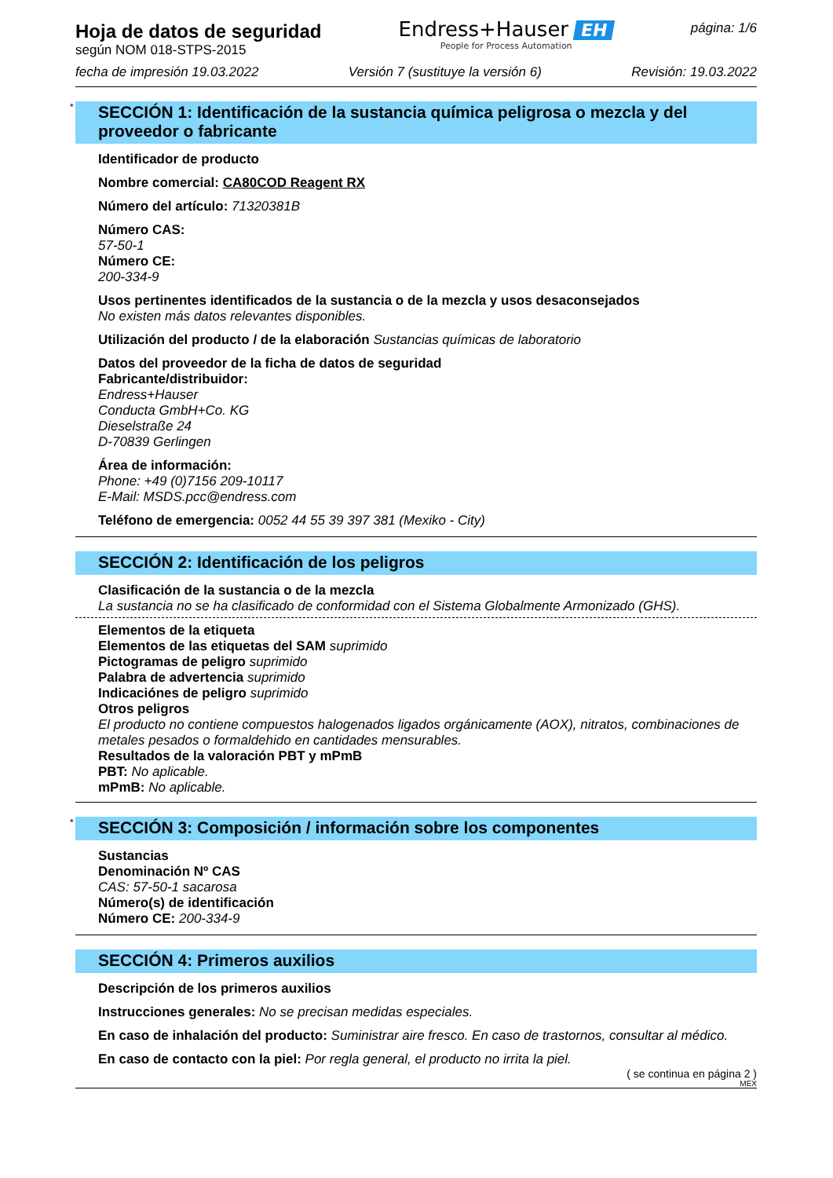Hoja de datos de seguridad
según NOM 018-STPS-2015
Endress+Hauser EH
People for Process Automation
página: 1/6
fecha de impresión 19.03.2022 Versión 7 (sustituye la versión 6) Revisión: 19.03.2022
* SECCIÓN 1: Identificación de la sustancia química peligrosa o mezcla y del proveedor o fabricante
Identificador de producto
Nombre comercial: CA80COD Reagent RX
Número del artículo: 71320381B
Número CAS:
57-50-1
Número CE:
200-334-9
Usos pertinentes identificados de la sustancia o de la mezcla y usos desaconsejados
No existen más datos relevantes disponibles.
Utilización del producto / de la elaboración Sustancias químicas de laboratorio
Datos del proveedor de la ficha de datos de seguridad
Fabricante/distribuidor:
Endress+Hauser
Conducta GmbH+Co. KG
Dieselstraße 24
D-70839 Gerlingen
Área de información:
Phone: +49 (0)7156 209-10117
E-Mail: MSDS.pcc@endress.com
Teléfono de emergencia: 0052 44 55 39 397 381 (Mexiko - City)
SECCIÓN 2: Identificación de los peligros
Clasificación de la sustancia o de la mezcla
La sustancia no se ha clasificado de conformidad con el Sistema Globalmente Armonizado (GHS).
Elementos de la etiqueta
Elementos de las etiquetas del SAM suprimido
Pictogramas de peligro suprimido
Palabra de advertencia suprimido
Indicaciónes de peligro suprimido
Otros peligros
El producto no contiene compuestos halogenados ligados orgánicamente (AOX), nitratos, combinaciones de metales pesados o formaldehido en cantidades mensurables.
Resultados de la valoración PBT y mPmB
PBT: No aplicable.
mPmB: No aplicable.
* SECCIÓN 3: Composición / información sobre los componentes
Sustancias
Denominación Nº CAS
CAS: 57-50-1 sacarosa
Número(s) de identificación
Número CE: 200-334-9
SECCIÓN 4: Primeros auxilios
Descripción de los primeros auxilios
Instrucciones generales: No se precisan medidas especiales.
En caso de inhalación del producto: Suministrar aire fresco. En caso de trastornos, consultar al médico.
En caso de contacto con la piel: Por regla general, el producto no irrita la piel.
( se continua en página 2 )
MEX